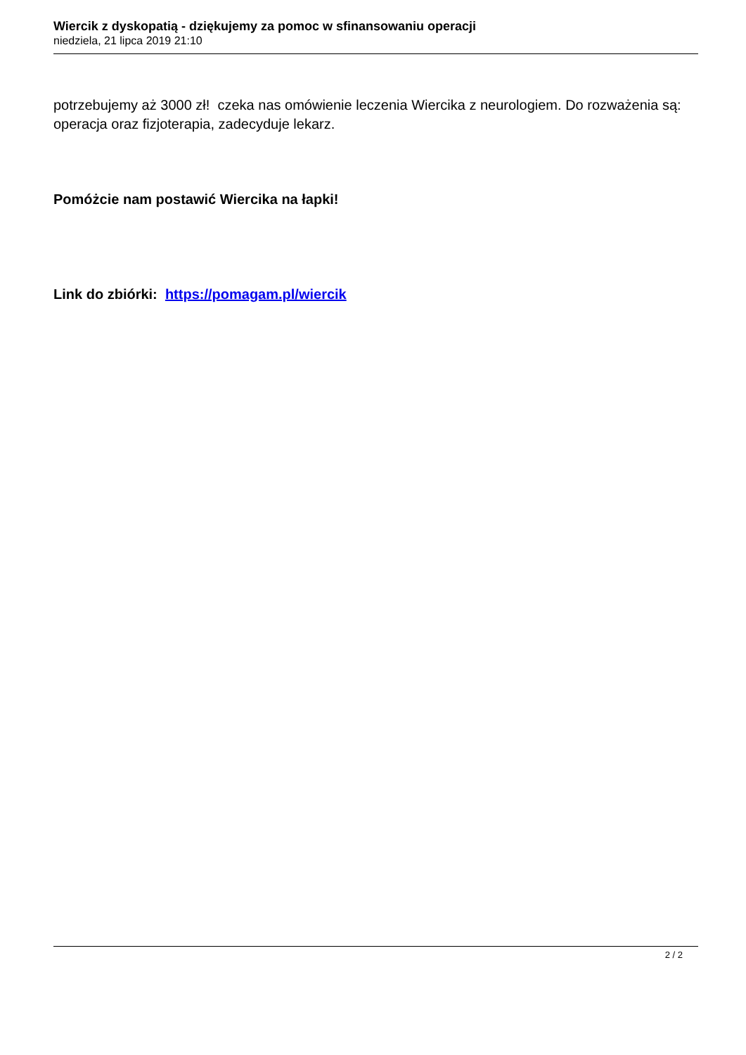Wiercik z dyskopatią - dziękujemy za pomoc w sfinansowaniu operacji
niedziela, 21 lipca 2019 21:10
potrzebujemy aż 3000 zł! czeka nas omówienie leczenia Wiercika z neurologiem. Do rozważenia są: operacja oraz fizjoterapia, zadecyduje lekarz.
Pomóżcie nam postawić Wiercika na łapki!
Link do zbiórki: https://pomagam.pl/wiercik
2 / 2